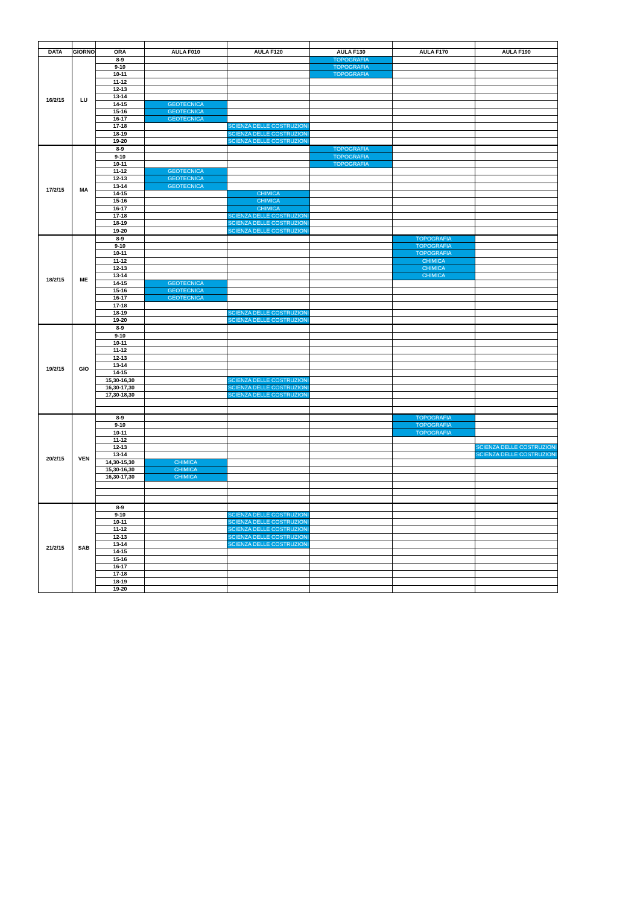| DATA | GIORNO | ORA | AULA F010 | AULA F120 | AULA F130 | AULA F170 | AULA F190 |
| --- | --- | --- | --- | --- | --- | --- | --- |
| 16/2/15 | LU | 8-9 | | | TOPOGRAFIA | | |
| | | 9-10 | | | TOPOGRAFIA | | |
| | | 10-11 | | | TOPOGRAFIA | | |
| | | 11-12 | | | | | |
| | | 12-13 | | | | | |
| | | 13-14 | | | | | |
| | | 14-15 | GEOTECNICA | | | | |
| | | 15-16 | GEOTECNICA | | | | |
| | | 16-17 | GEOTECNICA | | | | |
| | | 17-18 | | SCIENZA DELLE COSTRUZIONI | | | |
| | | 18-19 | | SCIENZA DELLE COSTRUZIONI | | | |
| | | 19-20 | | SCIENZA DELLE COSTRUZIONI | | | |
| 17/2/15 | MA | 8-9 | | | TOPOGRAFIA | | |
| | | 9-10 | | | TOPOGRAFIA | | |
| | | 10-11 | | | TOPOGRAFIA | | |
| | | 11-12 | GEOTECNICA | | | | |
| | | 12-13 | GEOTECNICA | | | | |
| | | 13-14 | GEOTECNICA | | | | |
| | | 14-15 | | CHIMICA | | | |
| | | 15-16 | | CHIMICA | | | |
| | | 16-17 | | CHIMICA | | | |
| | | 17-18 | | SCIENZA DELLE COSTRUZIONI | | | |
| | | 18-19 | | SCIENZA DELLE COSTRUZIONI | | | |
| | | 19-20 | | SCIENZA DELLE COSTRUZIONI | | | |
| 18/2/15 | ME | 8-9 | | | | TOPOGRAFIA | |
| | | 9-10 | | | | TOPOGRAFIA | |
| | | 10-11 | | | | TOPOGRAFIA | |
| | | 11-12 | | | | CHIMICA | |
| | | 12-13 | | | | CHIMICA | |
| | | 13-14 | | | | CHIMICA | |
| | | 14-15 | GEOTECNICA | | | | |
| | | 15-16 | GEOTECNICA | | | | |
| | | 16-17 | GEOTECNICA | | | | |
| | | 17-18 | | | | | |
| | | 18-19 | | SCIENZA DELLE COSTRUZIONI | | | |
| | | 19-20 | | SCIENZA DELLE COSTRUZIONI | | | |
| 19/2/15 | GIO | 8-9 | | | | | |
| | | 9-10 | | | | | |
| | | 10-11 | | | | | |
| | | 11-12 | | | | | |
| | | 12-13 | | | | | |
| | | 13-14 | | | | | |
| | | 14-15 | | | | | |
| | | 15,30-16,30 | | SCIENZA DELLE COSTRUZIONI | | | |
| | | 16,30-17,30 | | SCIENZA DELLE COSTRUZIONI | | | |
| | | 17,30-18,30 | | SCIENZA DELLE COSTRUZIONI | | | |
| 20/2/15 | VEN | 8-9 | | | | TOPOGRAFIA | |
| | | 9-10 | | | | TOPOGRAFIA | |
| | | 10-11 | | | | TOPOGRAFIA | |
| | | 11-12 | | | | | |
| | | 12-13 | | | | | SCIENZA DELLE COSTRUZIONI |
| | | 13-14 | | | | | SCIENZA DELLE COSTRUZIONI |
| | | 14,30-15,30 | CHIMICA | | | | |
| | | 15,30-16,30 | CHIMICA | | | | |
| | | 16,30-17,30 | CHIMICA | | | | |
| 21/2/15 | SAB | 8-9 | | | | | |
| | | 9-10 | | SCIENZA DELLE COSTRUZIONI | | | |
| | | 10-11 | | SCIENZA DELLE COSTRUZIONI | | | |
| | | 11-12 | | SCIENZA DELLE COSTRUZIONI | | | |
| | | 12-13 | | SCIENZA DELLE COSTRUZIONI | | | |
| | | 13-14 | | SCIENZA DELLE COSTRUZIONI | | | |
| | | 14-15 | | | | | |
| | | 15-16 | | | | | |
| | | 16-17 | | | | | |
| | | 17-18 | | | | | |
| | | 18-19 | | | | | |
| | | 19-20 | | | | | |